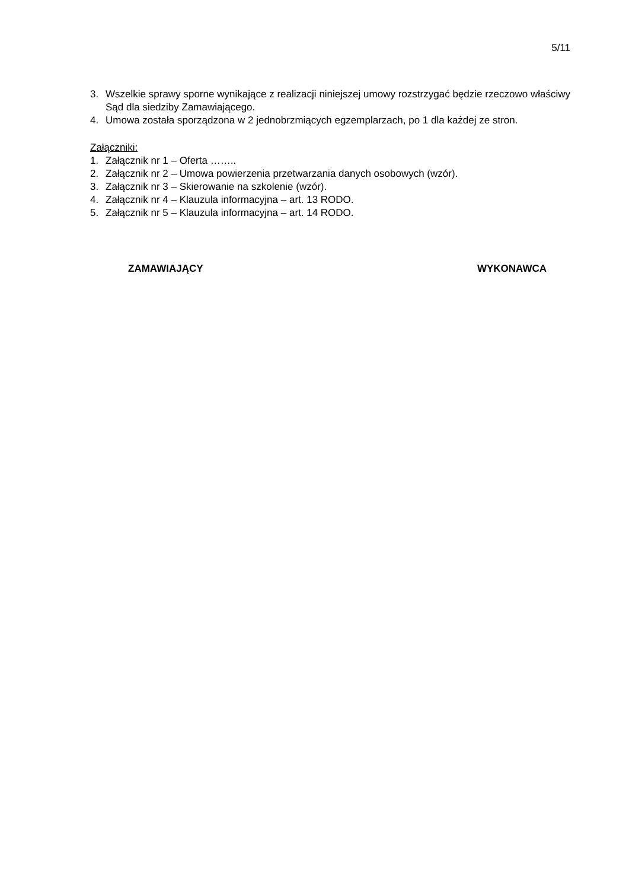5/11
3. Wszelkie sprawy sporne wynikające z realizacji niniejszej umowy rozstrzygać będzie rzeczowo właściwy Sąd dla siedziby Zamawiającego.
4. Umowa została sporządzona w 2 jednobrzmiących egzemplarzach, po 1 dla każdej ze stron.
Załączniki:
1. Załącznik nr 1 – Oferta ……..
2. Załącznik nr 2 – Umowa powierzenia przetwarzania danych osobowych (wzór).
3. Załącznik nr 3 – Skierowanie na szkolenie (wzór).
4. Załącznik nr 4 – Klauzula informacyjna – art. 13 RODO.
5. Załącznik nr 5 – Klauzula informacyjna – art. 14 RODO.
ZAMAWIAJĄCY WYKONAWCA